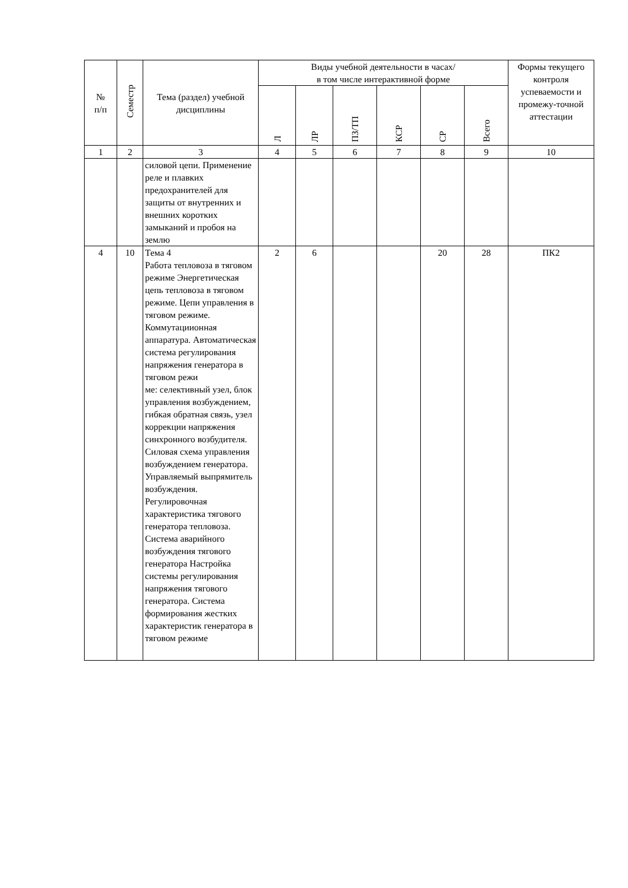| № п/п | Семестр | Тема (раздел) учебной дисциплины | Виды учебной деятельности в часах/ в том числе интерактивной форме | | | | | | Формы текущего контроля успеваемости и промежу-точной аттестации |
| --- | --- | --- | --- | --- | --- | --- | --- | --- | --- |
| | | | Л | ЛР | ПЗ/ТП | КСР | СР | Всего | |
| 1 | 2 | 3 | 4 | 5 | 6 | 7 | 8 | 9 | 10 |
| | | силовой цепи. Применение реле и плавких предохранителей для защиты от внутренних и внешних коротких замыканий и пробоя на землю | | | | | | | |
| 4 | 10 | Тема 4 Работа тепловоза в тяговом режиме Энергетическая цепь тепловоза в тяговом режиме. Цепи управления в тяговом режиме. Коммутациионная аппаратура. Автоматическая система регулирования напряжения генератора в тяговом режи ме: селективный узел, блок управления возбуждением, гибкая обратная связь, узел коррекции напряжения синхронного возбудителя. Силовая схема управления возбуждением генератора. Управляемый выпрямитель возбуждения. Регулировочная характеристика тягового генератора тепловоза. Система аварийного возбуждения тягового генератора Настройка системы регулирования напряжения тягового генератора. Система формирования жестких характеристик генератора в тяговом режиме | 2 | 6 | | | 20 | 28 | ПК2 |